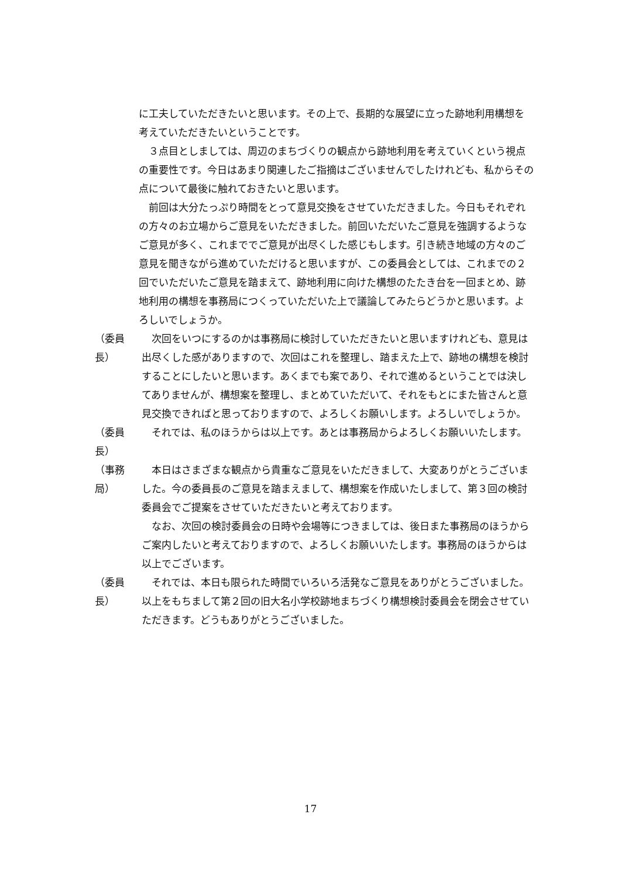に工夫していただきたいと思います。その上で、長期的な展望に立った跡地利用構想を考えていただきたいということです。
　３点目としましては、周辺のまちづくりの観点から跡地利用を考えていくという視点の重要性です。今日はあまり関連したご指摘はございませんでしたけれども、私からその点について最後に触れておきたいと思います。
　前回は大分たっぷり時間をとって意見交換をさせていただきました。今日もそれぞれの方々のお立場からご意見をいただきました。前回いただいたご意見を強調するようなご意見が多く、これまででご意見が出尽くした感じもします。引き続き地域の方々のご意見を聞きながら進めていただけると思いますが、この委員会としては、これまでの２回でいただいたご意見を踏まえて、跡地利用に向けた構想のたたき台を一回まとめ、跡地利用の構想を事務局につくっていただいた上で議論してみたらどうかと思います。よろしいでしょうか。
（委員長）　次回をいつにするのかは事務局に検討していただきたいと思いますけれども、意見は出尽くした感がありますので、次回はこれを整理し、踏まえた上で、跡地の構想を検討することにしたいと思います。あくまでも案であり、それで進めるということでは決してありませんが、構想案を整理し、まとめていただいて、それをもとにまた皆さんと意見交換できればと思っておりますので、よろしくお願いします。よろしいでしょうか。
（委員長）　それでは、私のほうからは以上です。あとは事務局からよろしくお願いいたします。
（事務局）　本日はさまざまな観点から貴重なご意見をいただきまして、大変ありがとうございました。今の委員長のご意見を踏まえまして、構想案を作成いたしまして、第３回の検討委員会でご提案をさせていただきたいと考えております。
　なお、次回の検討委員会の日時や会場等につきましては、後日また事務局のほうからご案内したいと考えておりますので、よろしくお願いいたします。事務局のほうからは以上でございます。
（委員長）　それでは、本日も限られた時間でいろいろ活発なご意見をありがとうございました。以上をもちまして第２回の旧大名小学校跡地まちづくり構想検討委員会を閉会させていただきます。どうもありがとうございました。
17